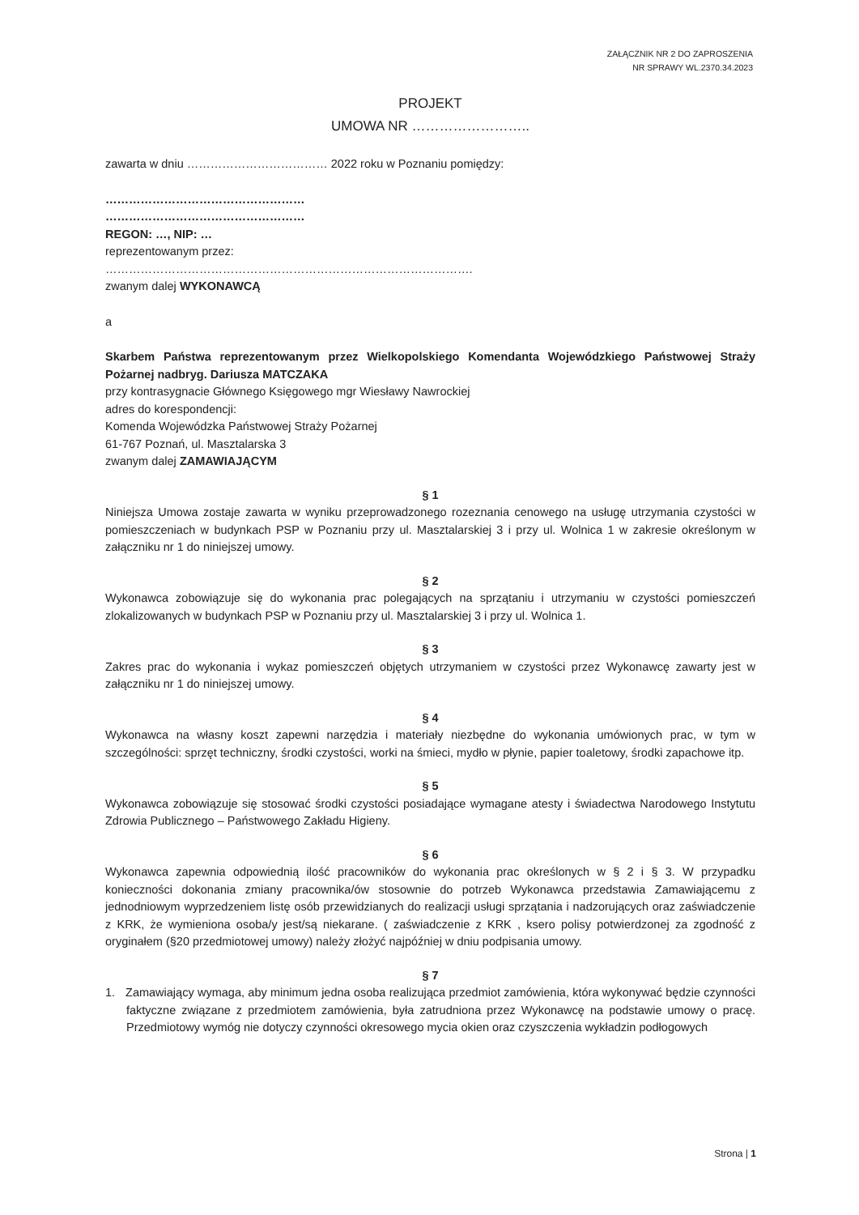ZAŁĄCZNIK NR 2 DO ZAPROSZENIA
NR SPRAWY WL.2370.34.2023
PROJEKT
UMOWA NR ……………………..
zawarta w dniu ……………………………… 2022 roku w Poznaniu pomiędzy:
……………………………………………
……………………………………………
REGON: …, NIP: …
reprezentowanym przez:
………………………………………………………………………………….
zwanym dalej WYKONAWCĄ
a
Skarbem Państwa reprezentowanym przez Wielkopolskiego Komendanta Wojewódzkiego Państwowej Straży Pożarnej nadbryg. Dariusza MATCZAKA
przy kontrasygnacie Głównego Księgowego mgr Wiesławy Nawrockiej
adres do korespondencji:
Komenda Wojewódzka Państwowej Straży Pożarnej
61-767 Poznań, ul. Masztalarska 3
zwanym dalej ZAMAWIAJĄCYM
§ 1
Niniejsza Umowa zostaje zawarta w wyniku przeprowadzonego rozeznania cenowego na usługę utrzymania czystości w pomieszczeniach w budynkach PSP w Poznaniu przy ul. Masztalarskiej 3 i przy ul. Wolnica 1 w zakresie określonym w załączniku nr 1 do niniejszej umowy.
§ 2
Wykonawca zobowiązuje się do wykonania prac polegających na sprzątaniu i utrzymaniu w czystości pomieszczeń zlokalizowanych w budynkach PSP w Poznaniu przy ul. Masztalarskiej 3 i przy ul. Wolnica 1.
§ 3
Zakres prac do wykonania i wykaz pomieszczeń objętych utrzymaniem w czystości przez Wykonawcę zawarty jest w załączniku nr 1 do niniejszej umowy.
§ 4
Wykonawca na własny koszt zapewni narzędzia i materiały niezbędne do wykonania umówionych prac, w tym w szczególności: sprzęt techniczny, środki czystości, worki na śmieci, mydło w płynie, papier toaletowy, środki zapachowe itp.
§ 5
Wykonawca zobowiązuje się stosować środki czystości posiadające wymagane atesty i świadectwa Narodowego Instytutu Zdrowia Publicznego – Państwowego Zakładu Higieny.
§ 6
Wykonawca zapewnia odpowiednią ilość pracowników do wykonania prac określonych w § 2 i § 3. W przypadku konieczności dokonania zmiany pracownika/ów stosownie do potrzeb Wykonawca przedstawia Zamawiającemu z jednodniowym wyprzedzeniem listę osób przewidzianych do realizacji usługi sprzątania i nadzorujących oraz zaświadczenie z KRK, że wymieniona osoba/y jest/są niekarane. ( zaświadczenie z KRK , ksero polisy potwierdzonej za zgodność z oryginałem (§20 przedmiotowej umowy) należy złożyć najpóźniej w dniu podpisania umowy.
§ 7
1. Zamawiający wymaga, aby minimum jedna osoba realizująca przedmiot zamówienia, która wykonywać będzie czynności faktyczne związane z przedmiotem zamówienia, była zatrudniona przez Wykonawcę na podstawie umowy o pracę. Przedmiotowy wymóg nie dotyczy czynności okresowego mycia okien oraz czyszczenia wykładzin podłogowych
Strona | 1